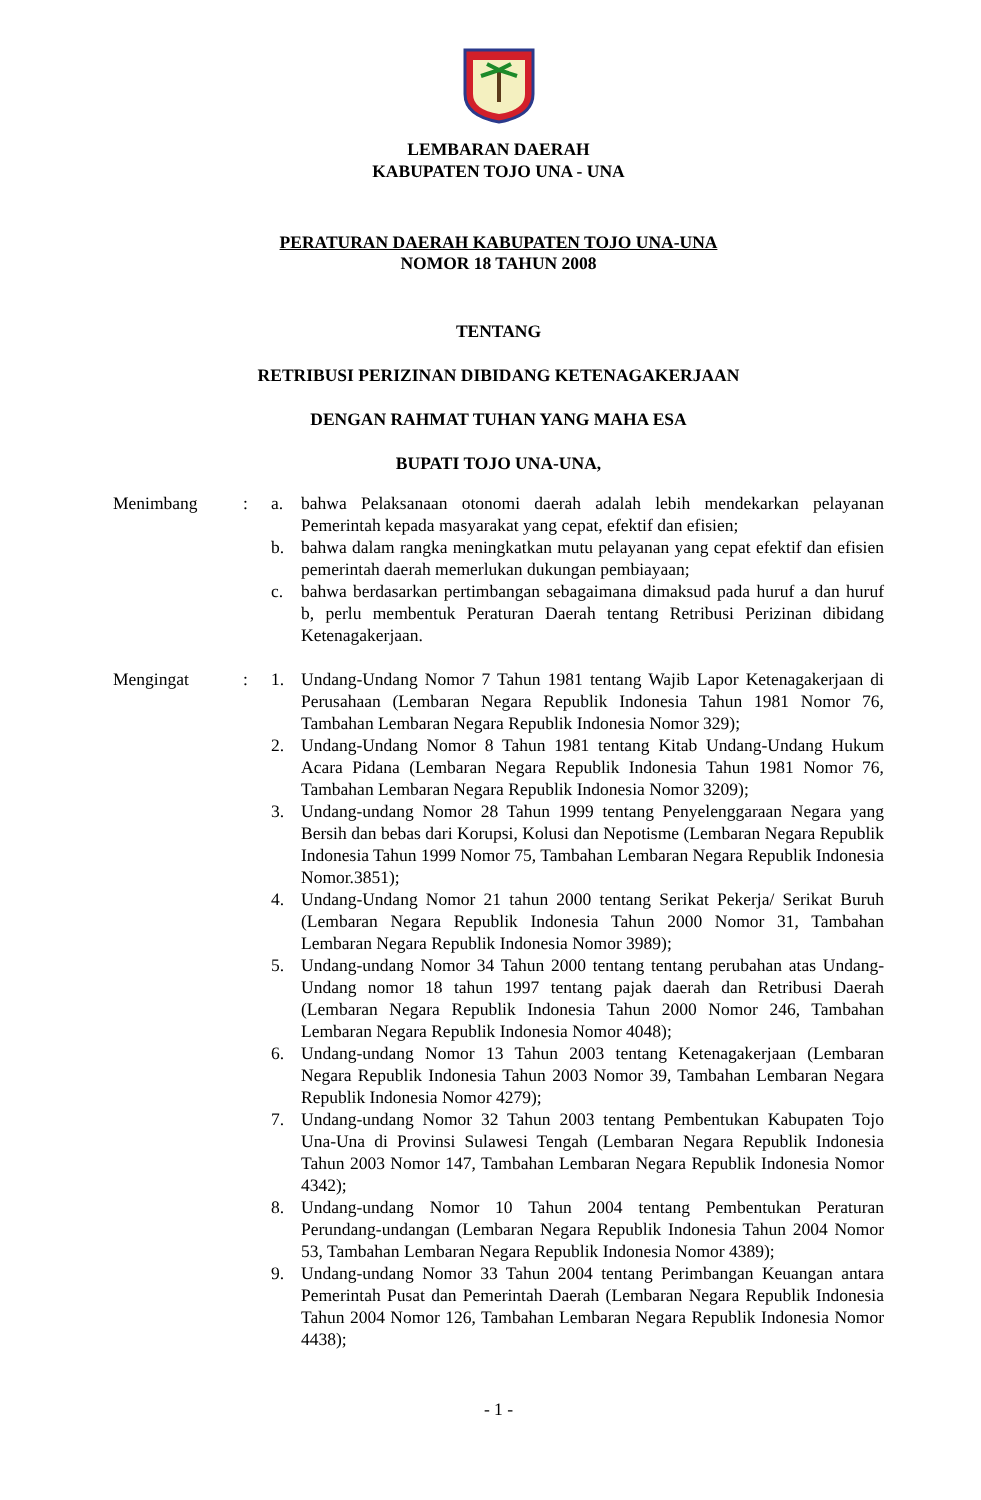LEMBARAN DAERAH
KABUPATEN TOJO UNA - UNA
PERATURAN DAERAH KABUPATEN TOJO UNA-UNA
NOMOR 18 TAHUN 2008
TENTANG
RETRIBUSI PERIZINAN DIBIDANG KETENAGAKERJAAN
DENGAN RAHMAT TUHAN YANG MAHA ESA
BUPATI TOJO UNA-UNA,
| Menimbang | : | a. | bahwa Pelaksanaan otonomi daerah adalah lebih mendekarkan pelayanan Pemerintah kepada masyarakat yang cepat, efektif dan efisien; |
| | | b. | bahwa dalam rangka meningkatkan mutu pelayanan yang cepat efektif dan efisien pemerintah daerah memerlukan dukungan pembiayaan; |
| | | c. | bahwa berdasarkan pertimbangan sebagaimana dimaksud pada huruf a dan huruf b, perlu membentuk Peraturan Daerah tentang Retribusi Perizinan dibidang Ketenagakerjaan. |
| Mengingat | : | 1. | Undang-Undang Nomor 7 Tahun 1981 tentang Wajib Lapor Ketenagakerjaan di Perusahaan (Lembaran Negara Republik Indonesia Tahun 1981 Nomor 76, Tambahan Lembaran Negara Republik Indonesia Nomor 329); |
| | | 2. | Undang-Undang Nomor 8 Tahun 1981 tentang Kitab Undang-Undang Hukum Acara Pidana (Lembaran Negara Republik Indonesia Tahun 1981 Nomor 76, Tambahan Lembaran Negara Republik Indonesia Nomor 3209); |
| | | 3. | Undang-undang Nomor 28 Tahun 1999 tentang Penyelenggaraan Negara yang Bersih dan bebas dari Korupsi, Kolusi dan Nepotisme (Lembaran Negara Republik Indonesia Tahun 1999 Nomor 75, Tambahan Lembaran Negara Republik Indonesia Nomor.3851); |
| | | 4. | Undang-Undang Nomor 21 tahun 2000 tentang Serikat Pekerja/ Serikat Buruh (Lembaran Negara Republik Indonesia Tahun 2000 Nomor 31, Tambahan Lembaran Negara Republik Indonesia Nomor 3989); |
| | | 5. | Undang-undang Nomor 34 Tahun 2000 tentang tentang perubahan atas Undang-Undang nomor 18 tahun 1997 tentang pajak daerah dan Retribusi Daerah (Lembaran Negara Republik Indonesia Tahun 2000 Nomor 246, Tambahan Lembaran Negara Republik Indonesia Nomor 4048); |
| | | 6. | Undang-undang Nomor 13 Tahun 2003 tentang Ketenagakerjaan (Lembaran Negara Republik Indonesia Tahun 2003 Nomor 39, Tambahan Lembaran Negara Republik Indonesia Nomor 4279); |
| | | 7. | Undang-undang Nomor 32 Tahun 2003 tentang Pembentukan Kabupaten Tojo Una-Una di Provinsi Sulawesi Tengah (Lembaran Negara Republik Indonesia Tahun 2003 Nomor 147, Tambahan Lembaran Negara Republik Indonesia Nomor 4342); |
| | | 8. | Undang-undang Nomor 10 Tahun 2004 tentang Pembentukan Peraturan Perundang-undangan (Lembaran Negara Republik Indonesia Tahun 2004 Nomor 53, Tambahan Lembaran Negara Republik Indonesia Nomor 4389); |
| | | 9. | Undang-undang Nomor 33 Tahun 2004 tentang Perimbangan Keuangan antara Pemerintah Pusat dan Pemerintah Daerah (Lembaran Negara Republik Indonesia Tahun 2004 Nomor 126, Tambahan Lembaran Negara Republik Indonesia Nomor 4438); |
- 1 -